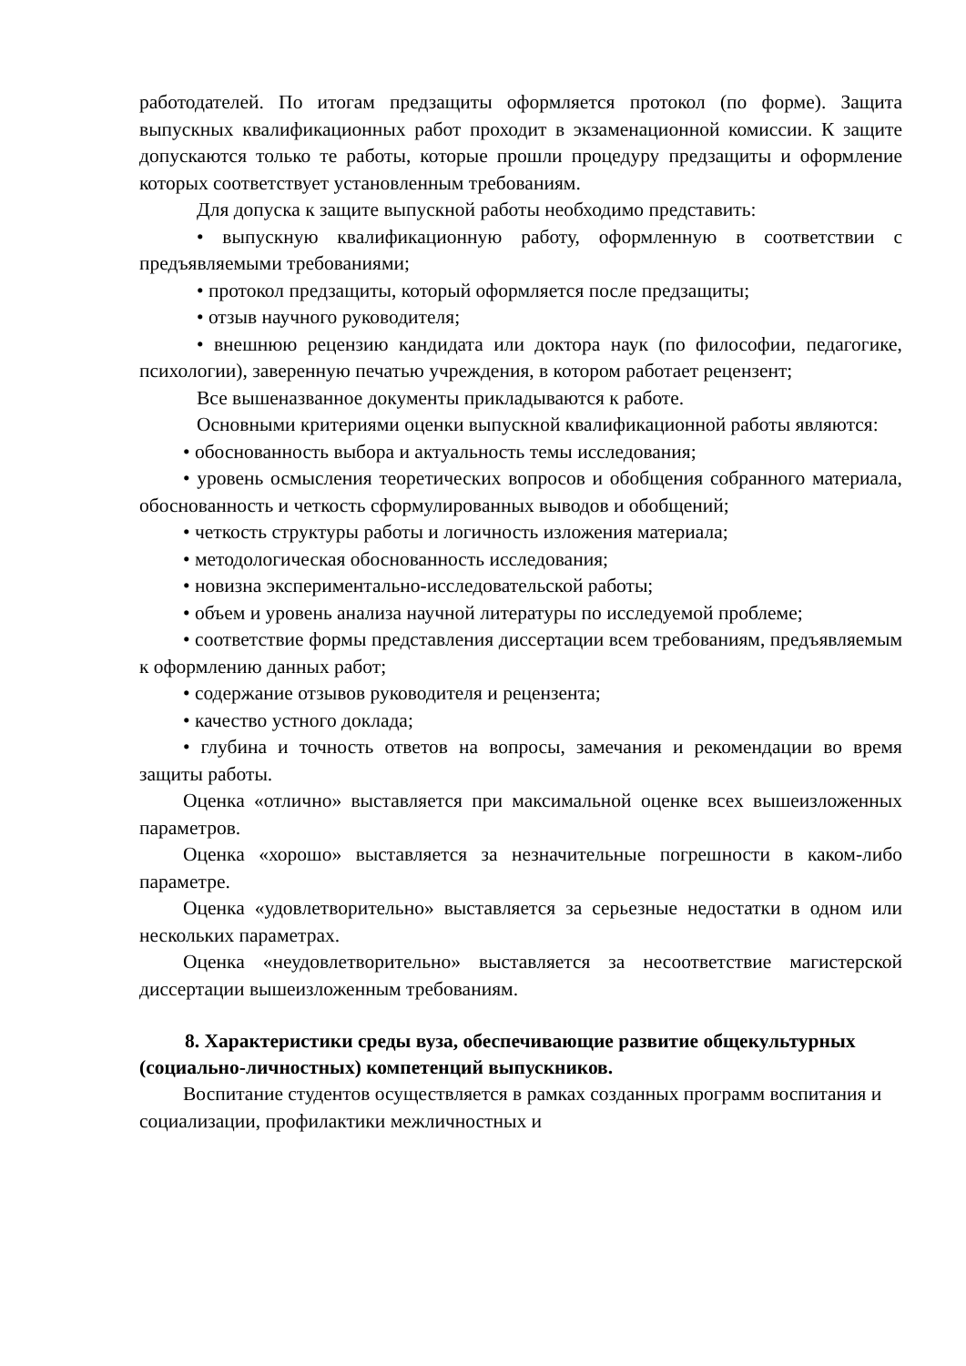работодателей. По итогам предзащиты оформляется протокол (по форме). Защита выпускных квалификационных работ проходит в экзаменационной комиссии. К защите допускаются только те работы, которые прошли процедуру предзащиты и оформление которых соответствует установленным требованиям.
Для допуска к защите выпускной работы необходимо представить:
• выпускную квалификационную работу, оформленную в соответствии с предъявляемыми требованиями;
• протокол предзащиты, который оформляется после предзащиты;
• отзыв научного руководителя;
• внешнюю рецензию кандидата или доктора наук (по философии, педагогике, психологии), заверенную печатью учреждения, в котором работает рецензент;
Все вышеназванное документы прикладываются к работе.
Основными критериями оценки выпускной квалификационной работы являются:
• обоснованность выбора и актуальность темы исследования;
• уровень осмысления теоретических вопросов и обобщения собранного материала, обоснованность и четкость сформулированных выводов и обобщений;
• четкость структуры работы и логичность изложения материала;
• методологическая обоснованность исследования;
• новизна экспериментально-исследовательской работы;
• объем и уровень анализа научной литературы по исследуемой проблеме;
• соответствие формы представления диссертации всем требованиям, предъявляемым к оформлению данных работ;
• содержание отзывов руководителя и рецензента;
• качество устного доклада;
• глубина и точность ответов на вопросы, замечания и рекомендации во время защиты работы.
Оценка «отлично» выставляется при максимальной оценке всех вышеизложенных параметров.
Оценка «хорошо» выставляется за незначительные погрешности в каком-либо параметре.
Оценка «удовлетворительно» выставляется за серьезные недостатки в одном или нескольких параметрах.
Оценка «неудовлетворительно» выставляется за несоответствие магистерской диссертации вышеизложенным требованиям.
8. Характеристики среды вуза, обеспечивающие развитие общекультурных (социально-личностных) компетенций выпускников.
Воспитание студентов осуществляется в рамках созданных программ воспитания и социализации, профилактики межличностных и